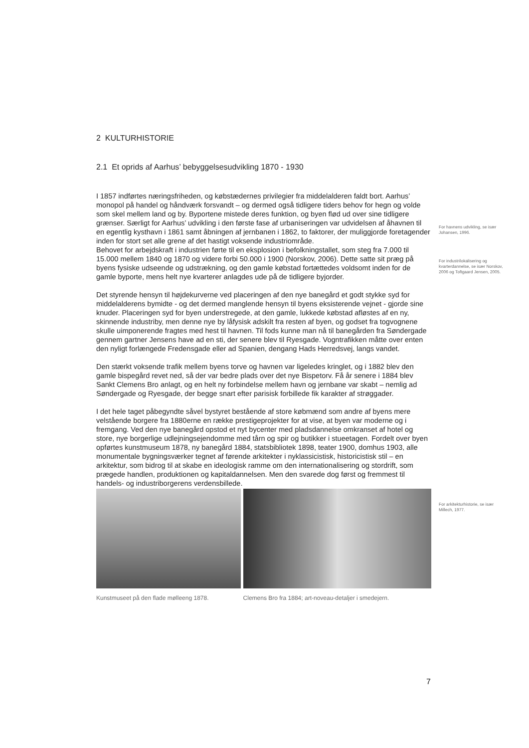2 KULTURHISTORIE
2.1 Et oprids af Aarhus’ bebyggelsesudvikling 1870 - 1930
I 1857 indførtes næringsfriheden, og købstædernes privilegier fra middelalderen faldt bort. Aarhus’ monopol på handel og håndværk forsvandt – og dermed også tidligere tiders behov for hegn og volde som skel mellem land og by. Byportene mistede deres funktion, og byen flød ud over sine tidligere grænser. Særligt for Aarhus’ udvikling i den første fase af urbaniseringen var udvidelsen af åhavnen til en egentlig kysthavn i 1861 samt åbningen af jernbanen i 1862, to faktorer, der muliggjorde foretagender inden for stort set alle grene af det hastigt voksende industriområde.
Behovet for arbejdskraft i industrien førte til en eksplosion i befolkningstallet, som steg fra 7.000 til 15.000 mellem 1840 og 1870 og videre forbi 50.000 i 1900 (Norskov, 2006). Dette satte sit præg på byens fysiske udseende og udstrækning, og den gamle købstad fortættedes voldsomt inden for de gamle byporte, mens helt nye kvarterer anlagdes ude på de tidligere byjorder.
Det styrende hensyn til højdekurverne ved placeringen af den nye banegård et godt stykke syd for middelalderens bymidte - og det dermed manglende hensyn til byens eksisterende vejnet - gjorde sine knuder. Placeringen syd for byen understregede, at den gamle, lukkede købstad afløstes af en ny, skinnende industriby, men denne nye by låfysisk adskilt fra resten af byen, og godset fra togvognene skulle uimponerende fragtes med hest til havnen. Til fods kunne man nå til banegården fra Søndergade gennem gartner Jensens have ad en sti, der senere blev til Ryesgade. Vogntrafikken måtte over enten den nyligt forlængede Fredensgade eller ad Spanien, dengang Hads Herredsvej, langs vandet.
Den stærkt voksende trafik mellem byens torve og havnen var ligeledes kringlet, og i 1882 blev den gamle bispegård revet ned, så der var bedre plads over det nye Bispetorv. Få år senere i 1884 blev Sankt Clemens Bro anlagt, og en helt ny forbindelse mellem havn og jernbane var skabt – nemlig ad Søndergade og Ryesgade, der begge snart efter parisisk forbillede fik karakter af strøggader.
I det hele taget påbegyndte såvel bystyret bestående af store købmænd som andre af byens mere velstående borgere fra 1880erne en række prestigeprojekter for at vise, at byen var moderne og i fremgang. Ved den nye banegård opstod et nyt bycenter med pladsdannelse omkranset af hotel og store, nye borgerlige udlejningsejendomme med tårn og spir og butikker i stueetagen. Fordelt over byen opførtes kunstmuseum 1878, ny banegård 1884, statsbibliotek 1898, teater 1900, domhus 1903, alle monumentale bygningsværker tegnet af førende arkitekter i nyklassicistisk, historicistisk stil – en arkitektur, som bidrog til at skabe en ideologisk ramme om den internationalisering og stordrift, som prægede handlen, produktionen og kapitaldannelsen. Men den svarede dog først og fremmest til handels- og industriborgerens verdensbillede.
Kunstmuseet på den flade mølleeng 1878.
Clemens Bro fra 1884; art-noveau-detaljer i smedejern.
For havnens udvikling, se især Johansen, 1996.
For industrilokalisering og kvarterdannelse, se især Norskov, 2006 og Toftgaard Jensen, 2005.
For arkitekturhistorie, se især Millech, 1977.
7